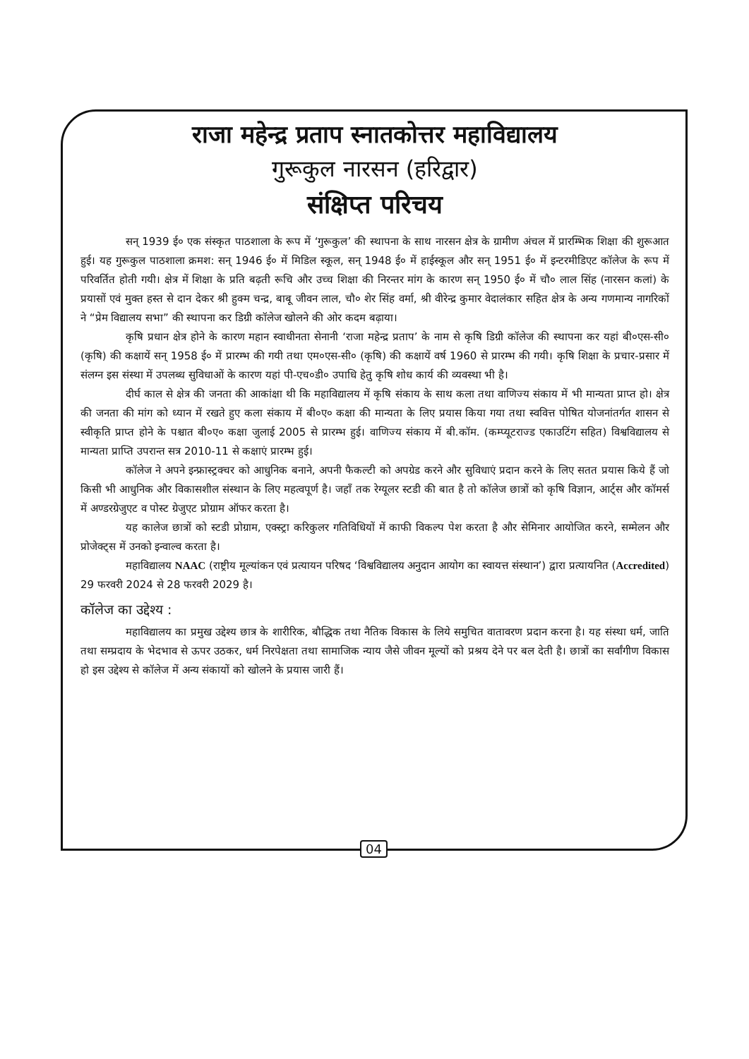राजा महेन्द्र प्रताप स्नातकोत्तर महाविद्यालय
गुरूकुल नारसन (हरिद्वार)
संक्षिप्त परिचय
सन् 1939 ई० एक संस्कृत पाठशाला के रूप में ‘गुरूकुल’ की स्थापना के साथ नारसन क्षेत्र के ग्रामीण अंचल में प्रारम्भिक शिक्षा की शुरूआत हुई। यह गुरूकुल पाठशाला क्रमश: सन् 1946 ई० में मिडिल स्कूल, सन् 1948 ई० में हाईस्कूल और सन् 1951 ई० में इन्टरमीडिएट कॉलेज के रूप में परिवर्तित होती गयी। क्षेत्र में शिक्षा के प्रति बढ़ती रूचि और उच्च शिक्षा की निरन्तर मांग के कारण सन् 1950 ई० में चौ० लाल सिंह (नारसन कलां) के प्रयासों एवं मुक्त हस्त से दान देकर श्री हुक्म चन्द्र, बाबू जीवन लाल, चौ० शेर सिंह वर्मा, श्री वीरेन्द्र कुमार वेदालंकार सहित क्षेत्र के अन्य गणमान्य नागरिकों ने “प्रेम विद्यालय सभा” की स्थापना कर डिग्री कॉलेज खोलने की ओर कदम बढ़ाया।
कृषि प्रधान क्षेत्र होने के कारण महान स्वाधीनता सेनानी ‘राजा महेन्द्र प्रताप’ के नाम से कृषि डिग्री कॉलेज की स्थापना कर यहां बी०एस-सी० (कृषि) की कक्षायें सन् 1958 ई० में प्रारम्भ की गयी तथा एम०एस-सी० (कृषि) की कक्षायें वर्ष 1960 से प्रारम्भ की गयी। कृषि शिक्षा के प्रचार-प्रसार में संलग्न इस संस्था में उपलब्ध सुविधाओं के कारण यहां पी-एच०डी० उपाधि हेतु कृषि शोध कार्य की व्यवस्था भी है।
दीर्घ काल से क्षेत्र की जनता की आकांक्षा थी कि महाविद्यालय में कृषि संकाय के साथ कला तथा वाणिज्य संकाय में भी मान्यता प्राप्त हो। क्षेत्र की जनता की मांग को ध्यान में रखते हुए कला संकाय में बी०ए० कक्षा की मान्यता के लिए प्रयास किया गया तथा स्ववित्त पोषित योजनांतर्गत शासन से स्वीकृति प्राप्त होने के पश्चात बी०ए० कक्षा जुलाई 2005 से प्रारम्भ हुई। वाणिज्य संकाय में बी.कॉम. (कम्प्यूटराज्ड एकाउटिंग सहित) विश्वविद्यालय से मान्यता प्राप्ति उपरान्त सत्र 2010-11 से कक्षाएं प्रारम्भ हुई।
कॉलेज ने अपने इन्फ्रास्ट्रक्चर को आधुनिक बनाने, अपनी फैकल्टी को अपग्रेड करने और सुविधाएं प्रदान करने के लिए सतत प्रयास किये हैं जो किसी भी आधुनिक और विकासशील संस्थान के लिए महत्वपूर्ण है। जहाँ तक रेग्यूलर स्टडी की बात है तो कॉलेज छात्रों को कृषि विज्ञान, आर्ट्स और कॉमर्स में अण्डरग्रेजुएट व पोस्ट ग्रेजुएट प्रोग्राम ऑफर करता है।
यह कालेज छात्रों को स्टडी प्रोग्राम, एक्स्ट्रा करिकुलर गतिविधियों में काफी विकल्प पेश करता है और सेमिनार आयोजित करने, सम्मेलन और प्रोजेक्ट्स में उनको इन्वाल्व करता है।
महाविद्यालय NAAC (राष्ट्रीय मूल्यांकन एवं प्रत्यायन परिषद ‘विश्वविद्यालय अनुदान आयोग का स्वायत्त संस्थान’) द्वारा प्रत्यायनित (Accredited) 29 फरवरी 2024 से 28 फरवरी 2029 है।
कॉलेज का उद्देश्य :
महाविद्यालय का प्रमुख उद्देश्य छात्र के शारीरिक, बौद्धिक तथा नैतिक विकास के लिये समुचित वातावरण प्रदान करना है। यह संस्था धर्म, जाति तथा सम्प्रदाय के भेदभाव से ऊपर उठकर, धर्म निरपेक्षता तथा सामाजिक न्याय जैसे जीवन मूल्यों को प्रश्रय देने पर बल देती है। छात्रों का सर्वांगीण विकास हो इस उद्देश्य से कॉलेज में अन्य संकायों को खोलने के प्रयास जारी हैं।
04